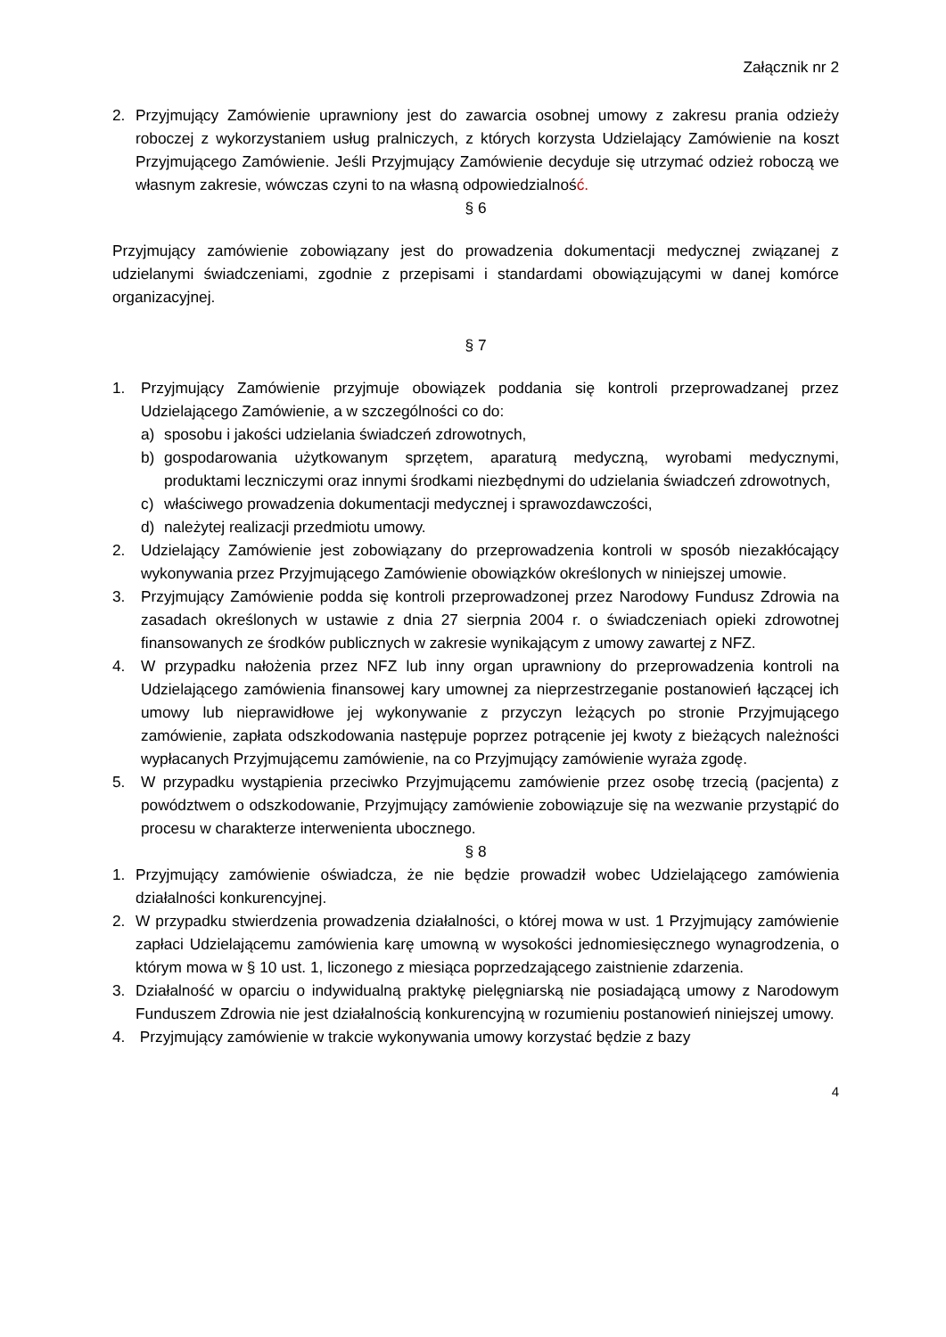Załącznik nr 2
2. Przyjmujący Zamówienie uprawniony jest do zawarcia osobnej umowy z zakresu prania odzieży roboczej z wykorzystaniem usług pralniczych, z których korzysta Udzielający Zamówienie na koszt Przyjmującego Zamówienie. Jeśli Przyjmujący Zamówienie decyduje się utrzymać odzież roboczą we własnym zakresie, wówczas czyni to na własną odpowiedzialność.
§ 6
Przyjmujący zamówienie zobowiązany jest do prowadzenia dokumentacji medycznej związanej z udzielanymi świadczeniami, zgodnie z przepisami i standardami obowiązującymi w danej komórce organizacyjnej.
§ 7
1. Przyjmujący Zamówienie przyjmuje obowiązek poddania się kontroli przeprowadzanej przez Udzielającego Zamówienie, a w szczególności co do:
a) sposobu i jakości udzielania świadczeń zdrowotnych,
b) gospodarowania użytkowanym sprzętem, aparaturą medyczną, wyrobami medycznymi, produktami leczniczymi oraz innymi środkami niezbędnymi do udzielania świadczeń zdrowotnych,
c) właściwego prowadzenia dokumentacji medycznej i sprawozdawczości,
d) należytej realizacji przedmiotu umowy.
2. Udzielający Zamówienie jest zobowiązany do przeprowadzenia kontroli w sposób niezakłócający wykonywania przez Przyjmującego Zamówienie obowiązków określonych w niniejszej umowie.
3. Przyjmujący Zamówienie podda się kontroli przeprowadzonej przez Narodowy Fundusz Zdrowia na zasadach określonych w ustawie z dnia 27 sierpnia 2004 r. o świadczeniach opieki zdrowotnej finansowanych ze środków publicznych w zakresie wynikającym z umowy zawartej z NFZ.
4. W przypadku nałożenia przez NFZ lub inny organ uprawniony do przeprowadzenia kontroli na Udzielającego zamówienia finansowej kary umownej za nieprzestrzeganie postanowień łączącej ich umowy lub nieprawidłowe jej wykonywanie z przyczyn leżących po stronie Przyjmującego zamówienie, zapłata odszkodowania następuje poprzez potrącenie jej kwoty z bieżących należności wypłacanych Przyjmującemu zamówienie, na co Przyjmujący zamówienie wyraża zgodę.
5. W przypadku wystąpienia przeciwko Przyjmującemu zamówienie przez osobę trzecią (pacjenta) z powództwem o odszkodowanie, Przyjmujący zamówienie zobowiązuje się na wezwanie przystąpić do procesu w charakterze interwenienta ubocznego.
§ 8
1. Przyjmujący zamówienie oświadcza, że nie będzie prowadził wobec Udzielającego zamówienia działalności konkurencyjnej.
2. W przypadku stwierdzenia prowadzenia działalności, o której mowa w ust. 1 Przyjmujący zamówienie zapłaci Udzielającemu zamówienia karę umowną w wysokości jednomiesięcznego wynagrodzenia, o którym mowa w § 10 ust. 1, liczonego z miesiąca poprzedzającego zaistnienie zdarzenia.
3. Działalność w oparciu o indywidualną praktykę pielęgniarską nie posiadającą umowy z Narodowym Funduszem Zdrowia nie jest działalnością konkurencyjną w rozumieniu postanowień niniejszej umowy.
4. Przyjmujący zamówienie w trakcie wykonywania umowy korzystać będzie z bazy
4